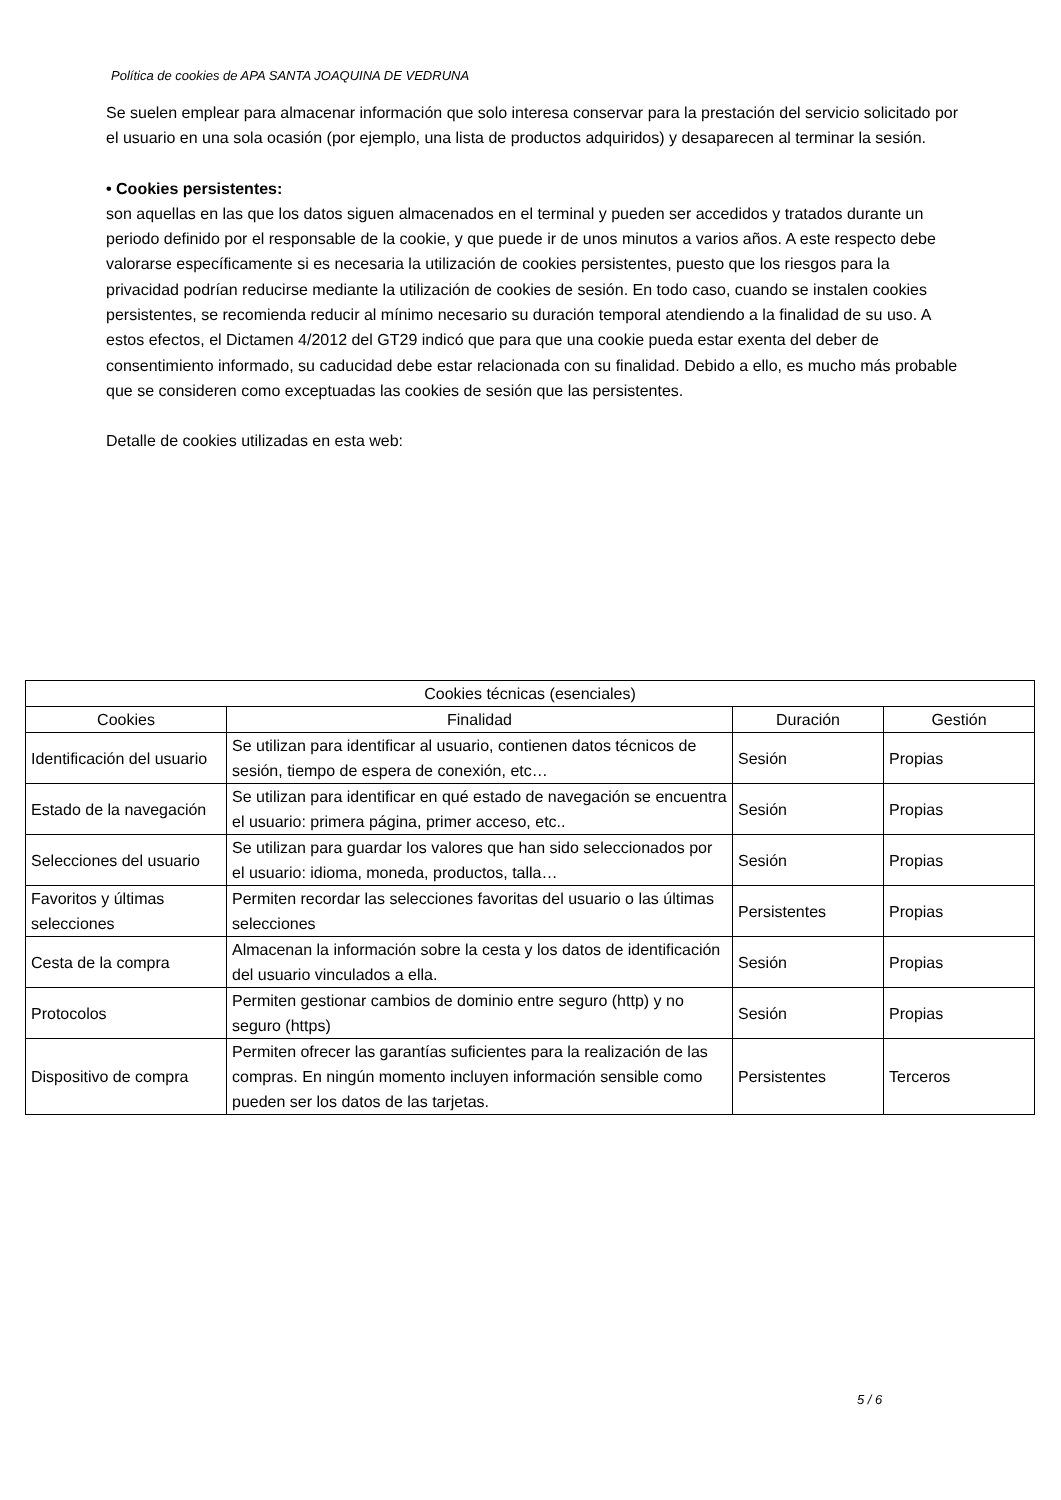Política de cookies de APA SANTA JOAQUINA DE VEDRUNA
Se suelen emplear para almacenar información que solo interesa conservar para la prestación del servicio solicitado por el usuario en una sola ocasión (por ejemplo, una lista de productos adquiridos) y desaparecen al terminar la sesión.
• Cookies persistentes:
son aquellas en las que los datos siguen almacenados en el terminal y pueden ser accedidos y tratados durante un periodo definido por el responsable de la cookie, y que puede ir de unos minutos a varios años. A este respecto debe valorarse específicamente si es necesaria la utilización de cookies persistentes, puesto que los riesgos para la privacidad podrían reducirse mediante la utilización de cookies de sesión. En todo caso, cuando se instalen cookies persistentes, se recomienda reducir al mínimo necesario su duración temporal atendiendo a la finalidad de su uso. A estos efectos, el Dictamen 4/2012 del GT29 indicó que para que una cookie pueda estar exenta del deber de consentimiento informado, su caducidad debe estar relacionada con su finalidad. Debido a ello, es mucho más probable que se consideren como exceptuadas las cookies de sesión que las persistentes.
Detalle de cookies utilizadas en esta web:
| Cookies técnicas (esenciales) | | | |
| --- | --- | --- | --- |
| Cookies | Finalidad | Duración | Gestión |
| Identificación del usuario | Se utilizan para identificar al usuario, contienen datos técnicos de sesión, tiempo de espera de conexión, etc… | Sesión | Propias |
| Estado de la navegación | Se utilizan para identificar en qué estado de navegación se encuentra el usuario: primera página, primer acceso, etc.. | Sesión | Propias |
| Selecciones del usuario | Se utilizan para guardar los valores que han sido seleccionados por el usuario: idioma, moneda, productos, talla… | Sesión | Propias |
| Favoritos y últimas selecciones | Permiten recordar las selecciones favoritas del usuario o las últimas selecciones | Persistentes | Propias |
| Cesta de la compra | Almacenan la información sobre la cesta y los datos de identificación del usuario vinculados a ella. | Sesión | Propias |
| Protocolos | Permiten gestionar cambios de dominio entre seguro (http) y no seguro (https) | Sesión | Propias |
| Dispositivo de compra | Permiten ofrecer las garantías suficientes para la realización de las compras. En ningún momento incluyen información sensible como pueden ser los datos de las tarjetas. | Persistentes | Terceros |
5 / 6